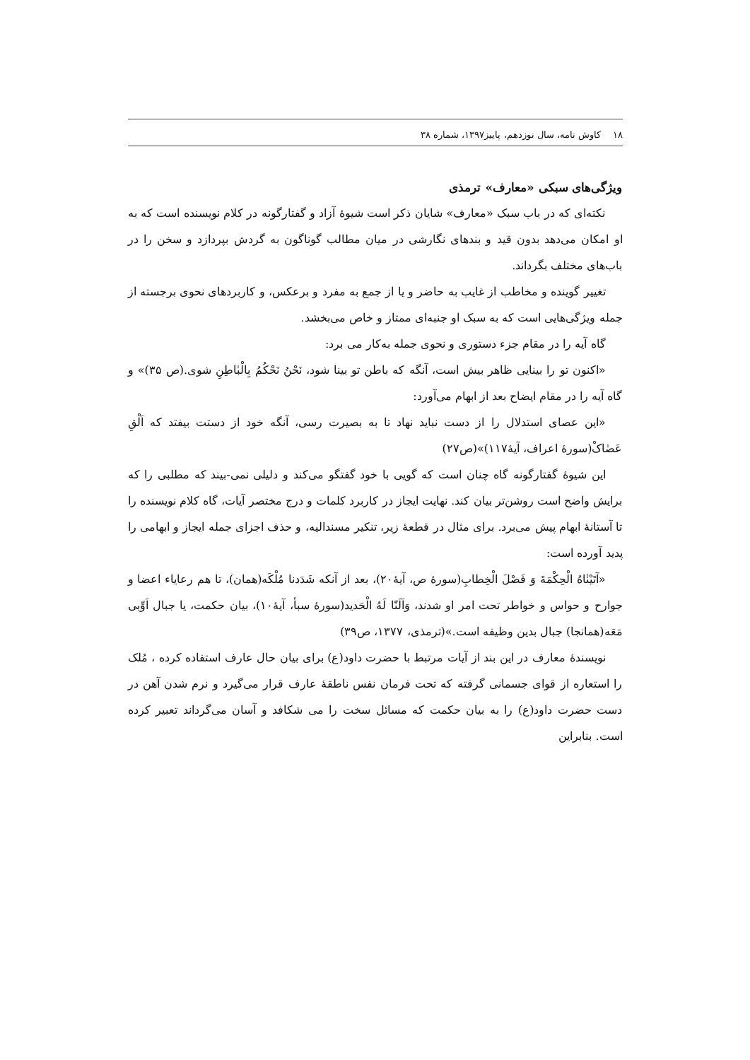١٨ کاوش نامه، سال نوزدهم، پاییز١٣٩٧، شماره ٣٨
ویژگی‌های سبکی «معارف» ترمذی
نکته‌ای که در باب سبک «معارف» شایان ذکر است شیوهٔ آزاد و گفتارگونه در کلام نویسنده است که به او امکان می‌دهد بدون قید و بندهای نگارشی در میان مطالب گوناگون به گردش بپردازد و سخن را در باب‌های مختلف بگرداند.
تغییر گوینده و مخاطب از غایب به حاضر و یا از جمع به مفرد و برعکس، و کاربردهای نحوی برجسته از جمله ویژگی‌هایی است که به سبک او جنبه‌ای ممتاز و خاص می‌بخشد.
گاه آیه را در مقام جزء دستوری و نحوی جمله به‌کار می برد:
«اکنون تو را بینایی ظاهر بیش است، آنگه که باطن تو بینا شود، نَحْنُ نَحْکُمُ بِالْبٰاطِنِ شوی.(ص ٣۵)» و گاه آیه را در مقام ایضاح بعد از ابهام می‌آورد:
«این عصای استدلال را از دست نباید نهاد تا به بصیرت رسی، آنگه خود از دستت بیفتد که اَلْقِ عَصٰاکْ(سورهٔ اعراف، آیهٔ١١٧)»(ص٢٧)
این شیوهٔ گفتارگونه گاه چنان است که گویی با خود گفتگو می‌کند و دلیلی نمی-بیند که مطلبی را که برایش واضح است روشن‌تر بیان کند. نهایت ایجاز در کاربرد کلمات و درج مختصر آیات، گاه کلام نویسنده را تا آستانهٔ ابهام پیش می‌برد. برای مثال در قطعهٔ زیر، تنکیر مسندالیه، و حذف اجزای جمله ایجاز و ابهامی را پدید آورده است:
«آتَیْنٰاهُ الْحِکْمَةَ وَ فَصْلَ الْخِطابِ(سورهٔ ص، آیهٔ٢٠)، بعد از آنکه شَدَدنا مُلْکَه(همان)، تا هم رعایاء اعضا و جوارح و حواس و خواطر تحت امر او شدند، وَاَلَنّا لَهُ الْحَدید(سورهٔ سبأ، آیهٔ١٠)، بیان حکمت، یا جبال اَوِّبی مَعَه(همانجا) جبال بدین وظیفه است.»(ترمذی، ١٣٧٧، ص٣٩)
نویسندهٔ معارف در این بند از آیات مرتبط با حضرت داود(ع) برای بیان حال عارف استفاده کرده ، مُلک را استعاره از قوای جسمانی گرفته که تحت فرمان نفس ناطقهٔ عارف قرار می‌گیرد و نرم شدن آهن در دست حضرت داود(ع) را به بیان حکمت که مسائل سخت را می شکافد و آسان می‌گرداند تعبیر کرده است. بنابراین